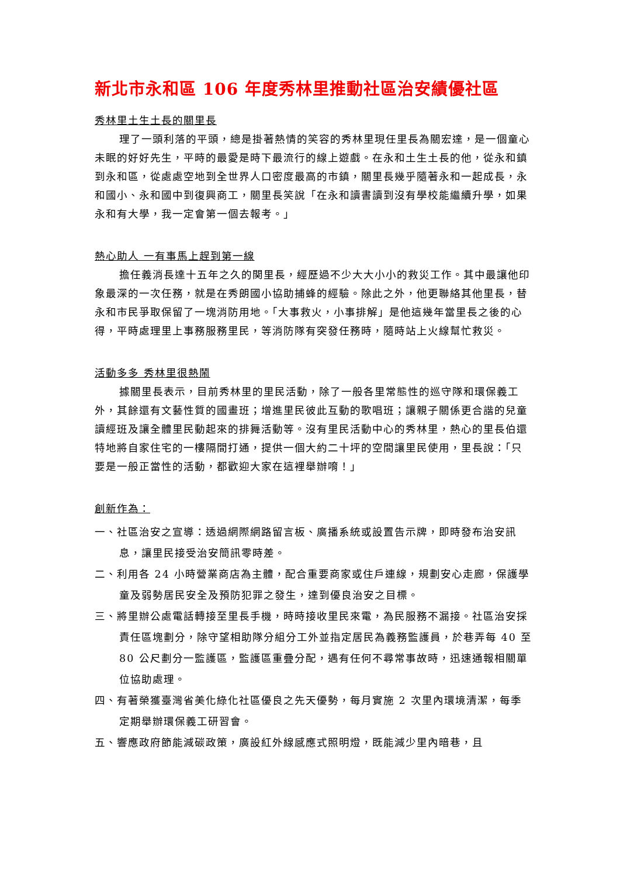新北市永和區 106 年度秀林里推動社區治安績優社區
秀林里土生土長的關里長
理了一頭利落的平頭，總是掛著熱情的笑容的秀林里現任里長為關宏達，是一個童心未眠的好好先生，平時的最愛是時下最流行的線上遊戲。在永和土生土長的他，從永和鎮到永和區，從處處空地到全世界人口密度最高的市鎮，關里長幾乎隨著永和一起成長，永和國小、永和國中到復興商工，關里長笑說「在永和讀書讀到沒有學校能繼續升學，如果永和有大學，我一定會第一個去報考。」
熱心助人 一有事馬上趕到第一線
擔任義消長達十五年之久的関里長，經歷過不少大大小小的救災工作。其中最讓他印象最深的一次任務，就是在秀朗國小協助捕蜂的經驗。除此之外，他更聯絡其他里長，替永和市民爭取保留了一塊消防用地。「大事救火，小事排解」是他這幾年當里長之後的心得，平時處理里上事務服務里民，等消防隊有突發任務時，隨時站上火線幫忙救災。
活動多多 秀林里很熱鬧
據關里長表示，目前秀林里的里民活動，除了一般各里常態性的巡守隊和環保義工外，其餘還有文藝性質的國畫班；增進里民彼此互動的歌唱班；讓親子關係更合諧的兒童讀經班及讓全體里民動起來的排舞活動等。沒有里民活動中心的秀林里，熱心的里長伯還特地將自家住宅的一樓隔間打通，提供一個大約二十坪的空間讓里民使用，里長說：「只要是一般正當性的活動，都歡迎大家在這裡舉辦唷！」
創新作為：
一、社區治安之宣導：透過網際網路留言板、廣播系統或設置告示牌，即時發布治安訊息，讓里民接受治安簡訊零時差。
二、利用各 24 小時營業商店為主體，配合重要商家或住戶連線，規劃安心走廊，保護學童及弱勢居民安全及預防犯罪之發生，達到優良治安之目標。
三、將里辦公處電話轉接至里長手機，時時接收里民來電，為民服務不漏接。社區治安採責任區塊劃分，除守望相助隊分組分工外並指定居民為義務監護員，於巷弄每 40 至 80 公尺劃分一監護區，監護區重疊分配，遇有任何不尋常事故時，迅速通報相關單位協助處理。
四、有著榮獲臺灣省美化綠化社區優良之先天優勢，每月實施 2 次里內環境清潔，每季定期舉辦環保義工研習會。
五、響應政府節能減碳政策，廣設紅外線感應式照明燈，既能減少里內暗巷，且